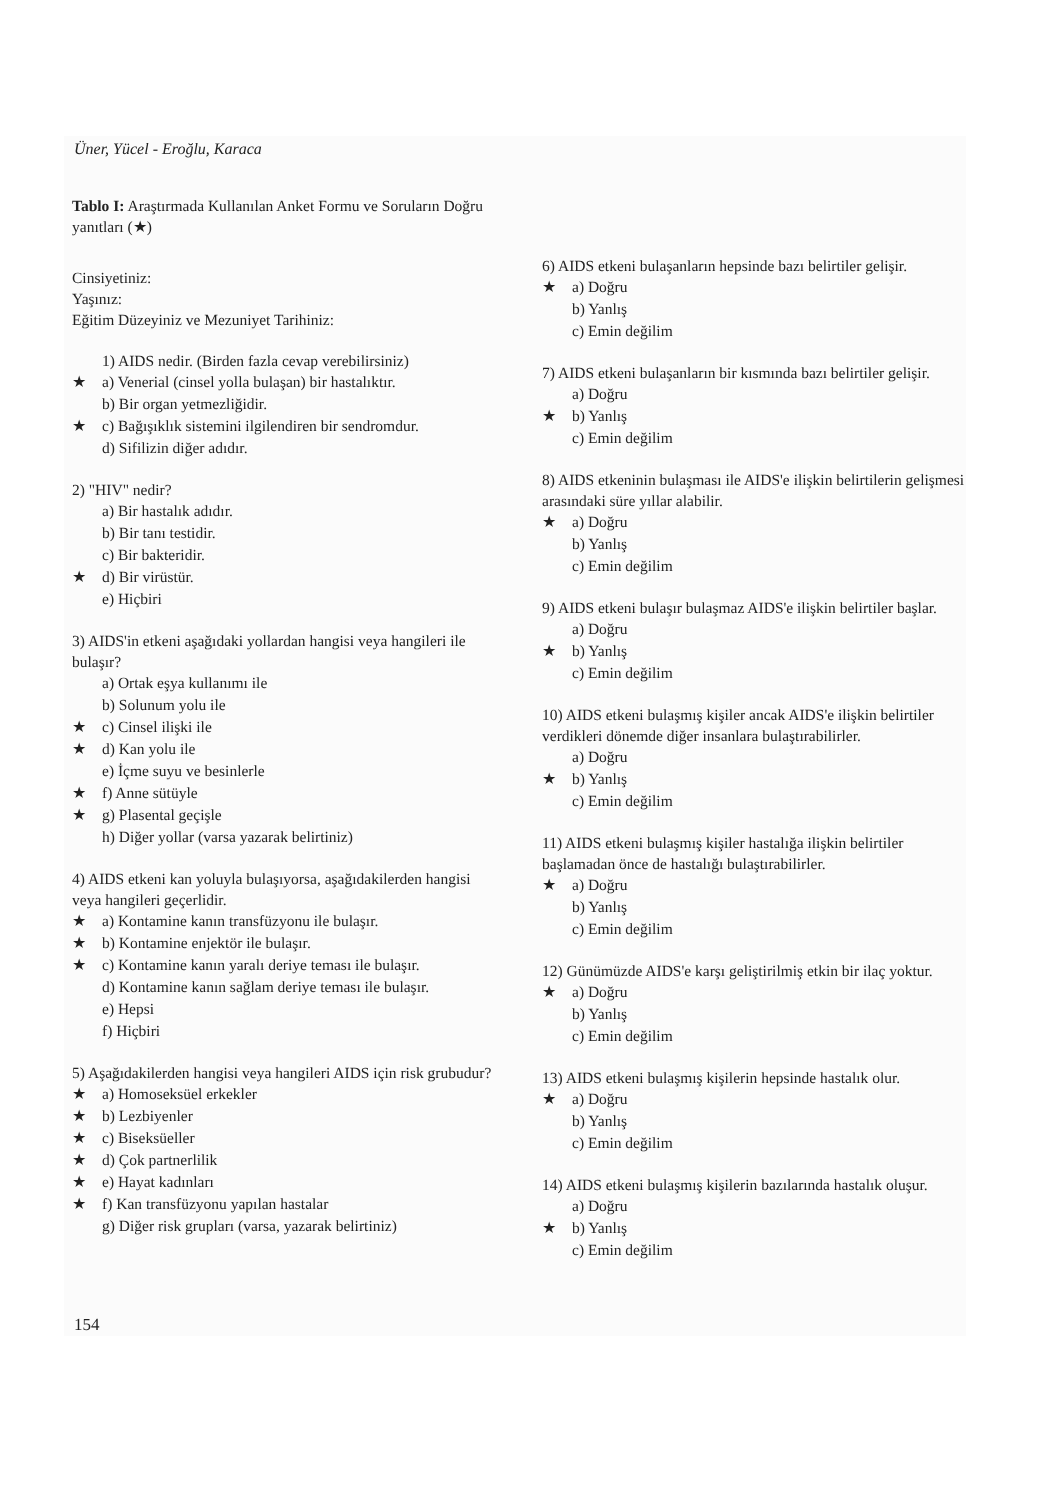Üner, Yücel - Eroğlu, Karaca
Tablo I: Araştırmada Kullanılan Anket Formu ve Soruların Doğru yanıtları (★)
Cinsiyetiniz:
Yaşınız:
Eğitim Düzeyiniz ve Mezuniyet Tarihiniz:
1) AIDS nedir. (Birden fazla cevap verebilirsiniz)
★ a) Venerial (cinsel yolla bulaşan) bir hastalıktır.
b) Bir organ yetmezliğidir.
★ c) Bağışıklık sistemini ilgilendiren bir sendromdur.
d) Sifilizin diğer adıdır.
2) "HIV" nedir?
a) Bir hastalık adıdır.
b) Bir tanı testidir.
c) Bir bakteridir.
★ d) Bir virüstür.
e) Hiçbiri
3) AIDS'in etkeni aşağıdaki yollardan hangisi veya hangileri ile bulaşır?
a) Ortak eşya kullanımı ile
b) Solunum yolu ile
★ c) Cinsel ilişki ile
★ d) Kan yolu ile
e) İçme suyu ve besinlerle
★ f) Anne sütüyle
★ g) Plasental geçişle
h) Diğer yollar (varsa yazarak belirtiniz)
4) AIDS etkeni kan yoluyla bulaşıyorsa, aşağıdakilerden hangisi veya hangileri geçerlidir.
★ a) Kontamine kanın transfüzyonu ile bulaşır.
★ b) Kontamine enjektör ile bulaşır.
★ c) Kontamine kanın yaralı deriye teması ile bulaşır.
d) Kontamine kanın sağlam deriye teması ile bulaşır.
e) Hepsi
f) Hiçbiri
5) Aşağıdakilerden hangisi veya hangileri AIDS için risk grubudur?
★ a) Homoseksüel erkekler
★ b) Lezbiyenler
★ c) Biseksüeller
★ d) Çok partnerlilik
★ e) Hayat kadınları
★ f) Kan transfüzyonu yapılan hastalar
g) Diğer risk grupları (varsa, yazarak belirtiniz)
6) AIDS etkeni bulaşanların hepsinde bazı belirtiler gelişir.
★ a) Doğru
b) Yanlış
c) Emin değilim
7) AIDS etkeni bulaşanların bir kısmında bazı belirtiler gelişir.
a) Doğru
★ b) Yanlış
c) Emin değilim
8) AIDS etkeninin bulaşması ile AIDS'e ilişkin belirtilerin gelişmesi arasındaki süre yıllar alabilir.
★ a) Doğru
b) Yanlış
c) Emin değilim
9) AIDS etkeni bulaşır bulaşmaz AIDS'e ilişkin belirtiler başlar.
a) Doğru
★ b) Yanlış
c) Emin değilim
10) AIDS etkeni bulaşmış kişiler ancak AIDS'e ilişkin belirtiler verdikleri dönemde diğer insanlara bulaştırabilirler.
a) Doğru
★ b) Yanlış
c) Emin değilim
11) AIDS etkeni bulaşmış kişiler hastalığa ilişkin belirtiler başlamadan önce de hastalığı bulaştırabilirler.
★ a) Doğru
b) Yanlış
c) Emin değilim
12) Günümüzde AIDS'e karşı geliştirilmiş etkin bir ilaç yoktur.
★ a) Doğru
b) Yanlış
c) Emin değilim
13) AIDS etkeni bulaşmış kişilerin hepsinde hastalık olur.
★ a) Doğru
b) Yanlış
c) Emin değilim
14) AIDS etkeni bulaşmış kişilerin bazılarında hastalık oluşur.
a) Doğru
★ b) Yanlış
c) Emin değilim
154